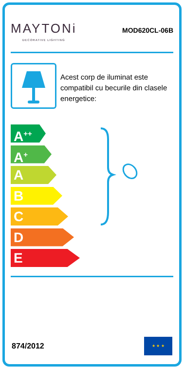MAYTONi
DECORATIVE LIGHTING
MOD620CL-06B
Acest corp de iluminat este compatibil cu becurile din clasele energetice:
A<sup>++</sup>
A<sup>+</sup>
A
B
C
D
E
874/2012
★ ★ ★